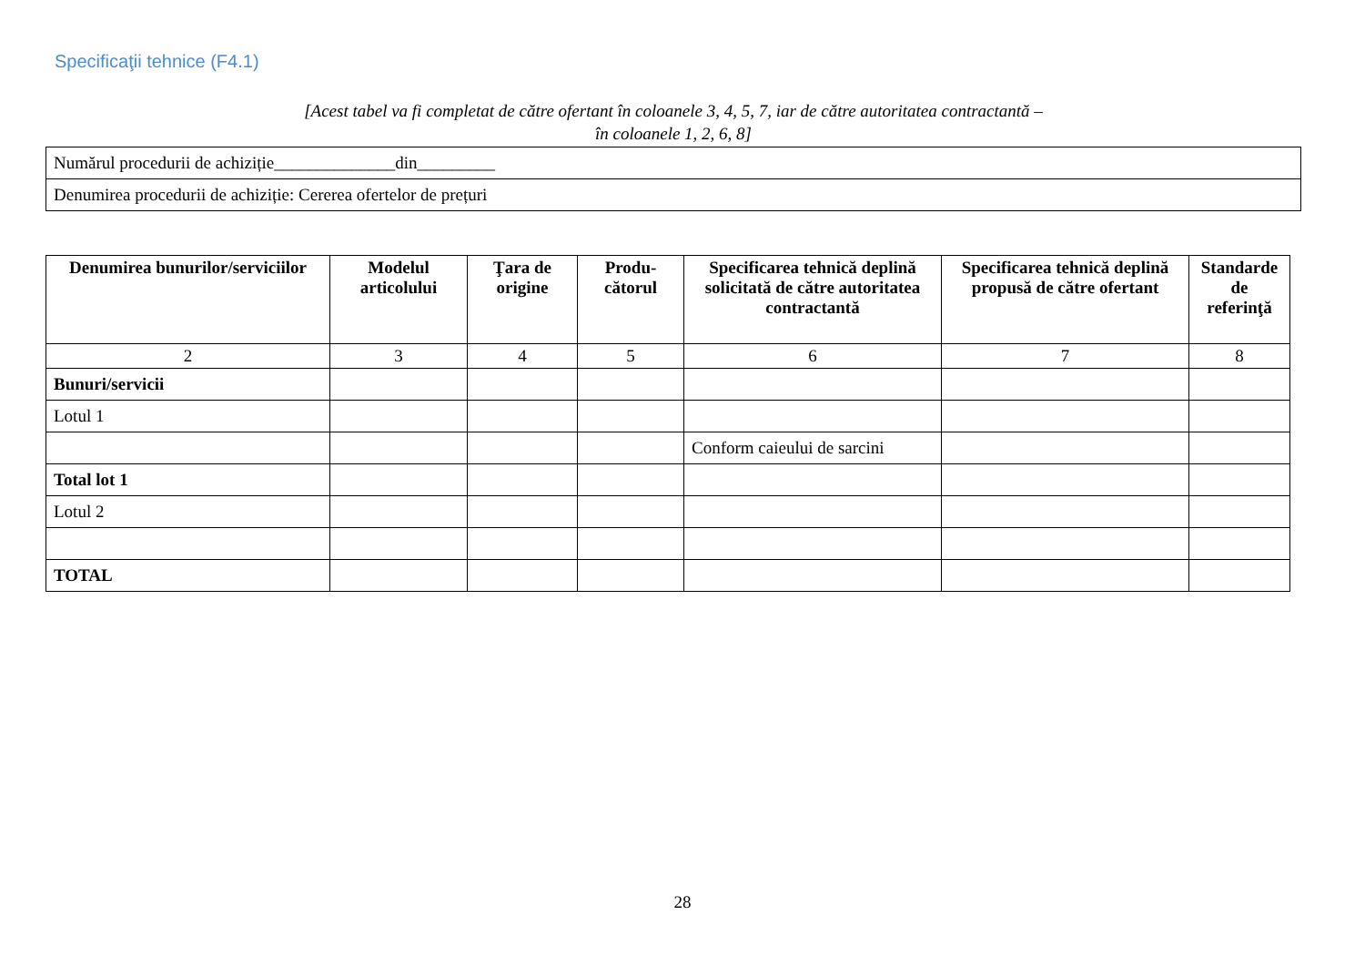Specificaţii tehnice (F4.1)
[Acest tabel va fi completat de către ofertant în coloanele 3, 4, 5, 7, iar de către autoritatea contractantă –
în coloanele 1, 2, 6, 8]
| Numărul procedurii de achiziție______________din_________ |
| Denumirea procedurii de achiziție: Cererea ofertelor de prețuri |
| Denumirea bunurilor/serviciilor | Modelul articolului | Ţara de origine | Produ-cătorul | Specificarea tehnică deplină solicitată de către autoritatea contractantă | Specificarea tehnică deplină propusă de către ofertant | Standarde de referinţă |
| --- | --- | --- | --- | --- | --- | --- |
| 2 | 3 | 4 | 5 | 6 | 7 | 8 |
| Bunuri/servicii | | | | | | |
| Lotul 1 | | | | | | |
| | | | | Conform caieului de sarcini | | |
| Total lot 1 | | | | | | |
| Lotul 2 | | | | | | |
| TOTAL | | | | | | |
28